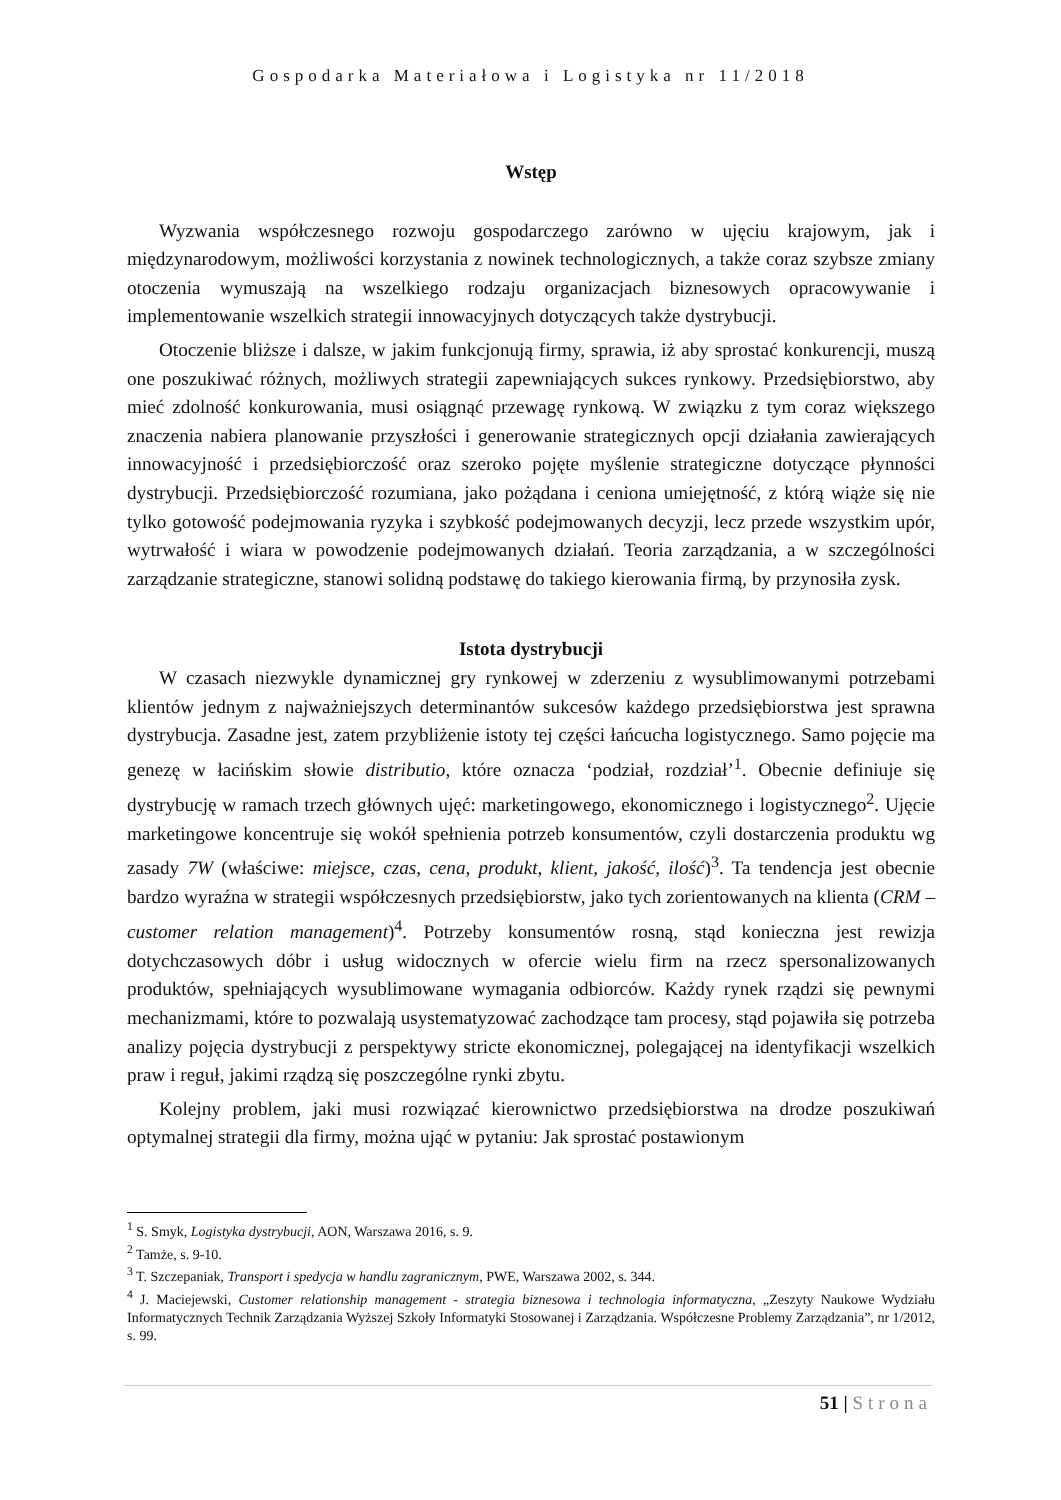Gospodarka Materiałowa i Logistyka nr 11/2018
Wstęp
Wyzwania współczesnego rozwoju gospodarczego zarówno w ujęciu krajowym, jak i międzynarodowym, możliwości korzystania z nowinek technologicznych, a także coraz szybsze zmiany otoczenia wymuszają na wszelkiego rodzaju organizacjach biznesowych opracowywanie i implementowanie wszelkich strategii innowacyjnych dotyczących także dystrybucji.
Otoczenie bliższe i dalsze, w jakim funkcjonują firmy, sprawia, iż aby sprostać konkurencji, muszą one poszukiwać różnych, możliwych strategii zapewniających sukces rynkowy. Przedsiębiorstwo, aby mieć zdolność konkurowania, musi osiągnąć przewagę rynkową. W związku z tym coraz większego znaczenia nabiera planowanie przyszłości i generowanie strategicznych opcji działania zawierających innowacyjność i przedsiębiorczość oraz szeroko pojęte myślenie strategiczne dotyczące płynności dystrybucji. Przedsiębiorczość rozumiana, jako pożądana i ceniona umiejętność, z którą wiąże się nie tylko gotowość podejmowania ryzyka i szybkość podejmowanych decyzji, lecz przede wszystkim upór, wytrwałość i wiara w powodzenie podejmowanych działań. Teoria zarządzania, a w szczególności zarządzanie strategiczne, stanowi solidną podstawę do takiego kierowania firmą, by przynosiła zysk.
Istota dystrybucji
W czasach niezwykle dynamicznej gry rynkowej w zderzeniu z wysublimowanymi potrzebami klientów jednym z najważniejszych determinantów sukcesów każdego przedsiębiorstwa jest sprawna dystrybucja. Zasadne jest, zatem przybliżenie istoty tej części łańcucha logistycznego. Samo pojęcie ma genezę w łacińskim słowie distributio, które oznacza ‘podział, rozdział’<sup>1</sup>. Obecnie definiuje się dystrybucję w ramach trzech głównych ujęć: marketingowego, ekonomicznego i logistycznego<sup>2</sup>. Ujęcie marketingowe koncentruje się wokół spełnienia potrzeb konsumentów, czyli dostarczenia produktu wg zasady 7W (właściwe: miejsce, czas, cena, produkt, klient, jakość, ilość)<sup>3</sup>. Ta tendencja jest obecnie bardzo wyraźna w strategii współczesnych przedsiębiorstw, jako tych zorientowanych na klienta (CRM – customer relation management)<sup>4</sup>. Potrzeby konsumentów rosną, stąd konieczna jest rewizja dotychczasowych dóbr i usług widocznych w ofercie wielu firm na rzecz spersonalizowanych produktów, spełniających wysublimowane wymagania odbiorców. Każdy rynek rządzi się pewnymi mechanizmami, które to pozwalają usystematyzować zachodzące tam procesy, stąd pojawiła się potrzeba analizy pojęcia dystrybucji z perspektywy stricte ekonomicznej, polegającej na identyfikacji wszelkich praw i reguł, jakimi rządzą się poszczególne rynki zbytu.
Kolejny problem, jaki musi rozwiązać kierownictwo przedsiębiorstwa na drodze poszukiwań optymalnej strategii dla firmy, można ująć w pytaniu: Jak sprostać postawionym
<sup>1</sup> S. Smyk, Logistyka dystrybucji, AON, Warszawa 2016, s. 9.
<sup>2</sup> Tamże, s. 9-10.
<sup>3</sup> T. Szczepaniak, Transport i spedycja w handlu zagranicznym, PWE, Warszawa 2002, s. 344.
<sup>4</sup> J. Maciejewski, Customer relationship management - strategia biznesowa i technologia informatyczna, „Zeszyty Naukowe Wydziału Informatycznych Technik Zarządzania Wyższej Szkoły Informatyki Stosowanej i Zarządzania. Współczesne Problemy Zarządzania”, nr 1/2012, s. 99.
51 | Strona